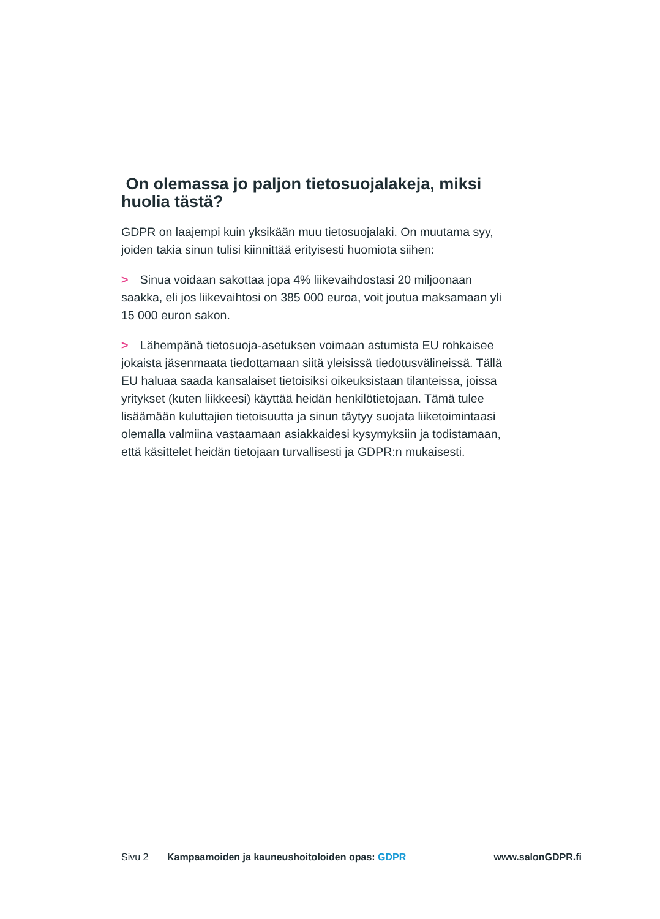On olemassa jo paljon tietosuojalakeja, miksi huolia tästä?
GDPR on laajempi kuin yksikään muu tietosuojalaki. On muutama syy, joiden takia sinun tulisi kiinnittää erityisesti huomiota siihen:
> Sinua voidaan sakottaa jopa 4% liikevaihdostasi 20 miljoonaan saakka, eli jos liikevaihtosi on 385 000 euroa, voit joutua maksamaan yli 15 000 euron sakon.
> Lähempänä tietosuoja-asetuksen voimaan astumista EU rohkaisee jokaista jäsenmaata tiedottamaan siitä yleisissä tiedotusvälineissä. Tällä EU haluaa saada kansalaiset tietoisiksi oikeuksistaan tilanteissa, joissa yritykset (kuten liikkeesi) käyttää heidän henkilötietojaan. Tämä tulee lisäämään kuluttajien tietoisuutta ja sinun täytyy suojata liiketoimintaasi olemalla valmiina vastaamaan asiakkaidesi kysymyksiin ja todistamaan, että käsittelet heidän tietojaan turvallisesti ja GDPR:n mukaisesti.
Sivu 2 Kampaamoiden ja kauneushoitoloiden opas: GDPR
www.salonGDPR.fi